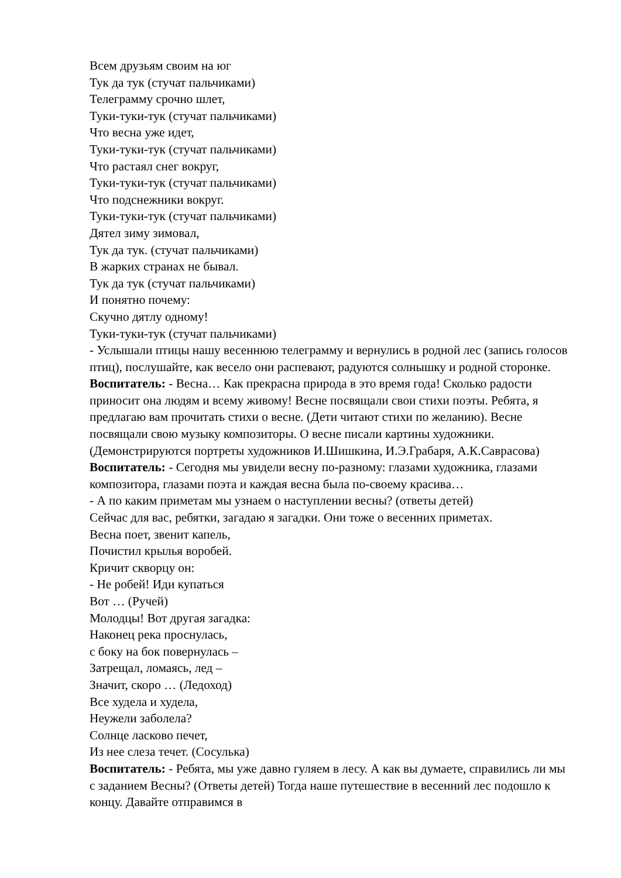Всем друзьям своим на юг
Тук да тук (стучат пальчиками)
Телеграмму срочно шлет,
Туки-туки-тук (стучат пальчиками)
Что весна уже идет,
Туки-туки-тук (стучат пальчиками)
Что растаял снег вокруг,
Туки-туки-тук (стучат пальчиками)
Что подснежники вокруг.
Туки-туки-тук (стучат пальчиками)
Дятел зиму зимовал,
Тук да тук. (стучат пальчиками)
В жарких странах не бывал.
Тук да тук (стучат пальчиками)
И понятно почему:
Скучно дятлу одному!
Туки-туки-тук (стучат пальчиками)
- Услышали птицы нашу весеннюю телеграмму и вернулись в родной лес (запись голосов птиц), послушайте, как весело они распевают, радуются солнышку и родной сторонке.
Воспитатель: - Весна… Как прекрасна природа в это время года! Сколько радости приносит она людям и всему живому! Весне посвящали свои стихи поэты. Ребята, я предлагаю вам прочитать стихи о весне. (Дети читают стихи по желанию). Весне посвящали свою музыку композиторы. О весне писали картины художники.(Демонстрируются портреты художников И.Шишкина, И.Э.Грабаря, А.К.Саврасова)
Воспитатель: - Сегодня мы увидели весну по-разному: глазами художника, глазами композитора, глазами поэта и каждая весна была по-своему красива…
- А по каким приметам мы узнаем о наступлении весны? (ответы детей)
Сейчас для вас, ребятки, загадаю я загадки. Они тоже о весенних приметах.
Весна поет, звенит капель,
Почистил крылья воробей.
Кричит скворцу он:
- Не робей! Иди купаться
Вот … (Ручей)
Молодцы! Вот другая загадка:
Наконец река проснулась,
с боку на бок повернулась –
Затрещал, ломаясь, лед –
Значит, скоро … (Ледоход)
Все худела и худела,
Неужели заболела?
Солнце ласково печет,
Из нее слеза течет. (Сосулька)
Воспитатель: - Ребята, мы уже давно гуляем в лесу. А как вы думаете, справились ли мы с заданием Весны? (Ответы детей) Тогда наше путешествие в весенний лес подошло к концу. Давайте отправимся в